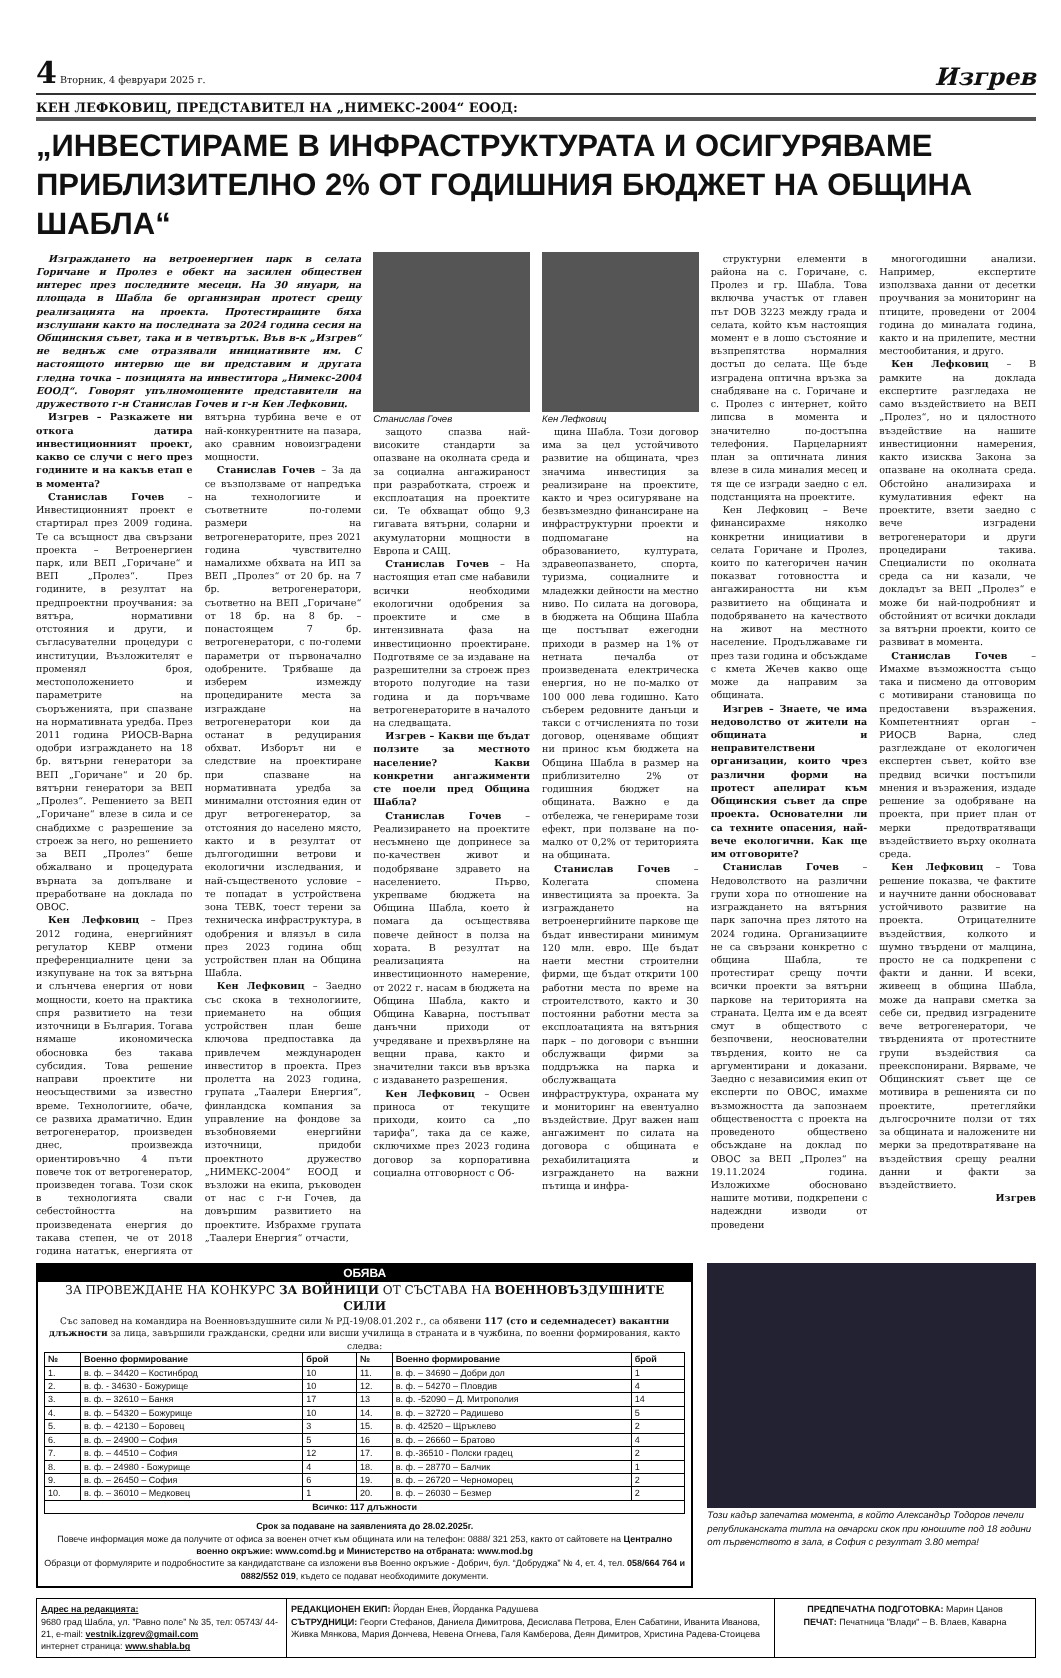4 Вторник, 4 февруари 2025 г.
Изгрев
КЕН ЛЕФКОВИЦ, ПРЕДСТАВИТЕЛ НА „НИМЕКС-2004“ ЕООД:
„ИНВЕСТИРАМЕ В ИНФРАСТРУКТУРАТА И ОСИГУРЯВАМЕ ПРИБЛИЗИТЕЛНО 2% ОТ ГОДИШНИЯ БЮДЖЕТ НА ОБЩИНА ШАБЛА“
Изграждането на ветроенергиен парк в селата Горичане и Пролез е обект на засилен обществен интерес през последните месеци. На 30 януари, на площада в Шабла бе организиран протест срещу реализацията на проекта. Протестиращите бяха изслушани както на последната за 2024 година сесия на Общинския съвет, така и в четвъртък. Във в-к „Изгрев“ не веднъж сме отразявали инициативите им. С настоящото интервю ще ви представим и другата гледна точка – позицията на инвеститора „Нимекс-2004 ЕООД“. Говорят упълномощените представители на дружеството г-н Станислав Гочев и г-н Кен Лефковиц.
Изгрев – Разкажете ни откога датира инвестиционният проект, какво се случи с него през годините и на какъв етап е в момента?
Станислав Гочев – Инвестиционният проект е стартирал през 2009 година. Те са всъщност два свързани проекта – Ветроенергиен парк, или ВЕП „Горичане“ и ВЕП „Пролез“. През годините, в резултат на предпроектни проучвания: за вятъра, нормативни отстояния и други, и съгласувателни процедури с институции, Възложителят е променял броя, местоположението и параметрите на съоръженията, при спазване на нормативната уредба. През 2011 година РИОСВ-Варна одобри изграждането на 18 бр. вятърни генератори за ВЕП „Горичане“ и 20 бр. вятърни генератори за ВЕП „Пролез“. Решението за ВЕП „Горичане“ влезе в сила и се снабдихме с разрешение за строеж за него, но решението за ВЕП „Пролез“ беше обжалвано и процедурата върната за допълване и преработване на доклада по ОВОС.
Кен Лефковиц – През 2012 година, енергийният регулатор КЕВР отмени преференциалните цени за изкупуване на ток за вятърна и слънчева енергия от нови мощности, което на практика спря развитието на тези източници в България. Тогава нямаше икономическа обосновка без такава субсидия. Това решение направи проектите ни неосъществими за известно време. Технологиите, обаче, се развиха драматично. Един ветрогенератор, произведен днес, произвежда ориентировъчно 4 пъти повече ток от ветрогенератор, произведен тогава. Този скок в технологията свали себестойността на произведената енергия до такава степен, че от 2018 година нататък, енергията от вятърна турбина вече е от най-конкурентните на пазара, ако сравним новоизградени мощности.
Станислав Гочев – За да се възползваме от напредъка на технологиите и съответните по-големи размери на ветрогенераторите, през 2021 година чувствително намалихме обхвата на ИП за ВЕП „Пролез“ от 20 бр. на 7 бр. ветрогенератори, съответно на ВЕП „Горичане“ от 18 бр. на 8 бр. – понастоящем 7 бр. ветрогенератори, с по-големи параметри от първоначално одобрените. Трябваше да изберем измежду процедираните места за изграждане на ветрогенератори кои да останат в редуцирания обхват. Изборът ни е следствие на проектиране при спазване на нормативната уредба за минимални отстояния един от друг ветрогенератор, за отстояния до населено място, както и в резултат от дългогодишни ветрови и екологични изследвания, и най-същественото условие – те попадат в устройствена зона ТЕВК, тоест терени за техническа инфраструктура, в одобрения и влязъл в сила през 2023 година общ устройствен план на Община Шабла.
Кен Лефковиц – Заедно със скока в технологиите, приемането на общия устройствен план беше ключова предпоставка да привлечем международен инвеститор в проекта. През пролетта на 2023 година, групата „Таалери Енергия“, финландска компания за управление на фондове за възобновяеми енергийни източници, придоби проектното дружество „НИМЕКС-2004“ ЕООД и възложи на екипа, ръководен от нас с г-н Гочев, да довършим развитието на проектите. Избрахме групата „Таалери Енергия“ отчасти,
Станислав Гочев
защото спазва най-високите стандарти за опазване на околната среда и за социална ангажираност при разработката, строеж и експлоатация на проектите си. Те обхващат общо 9,3 гигавата вятърни, соларни и акумулаторни мощности в Европа и САЩ.
Станислав Гочев – На настоящия етап сме набавили всички необходими екологични одобрения за проектите и сме в интензивната фаза на инвестиционно проектиране. Подготвяме се за издаване на разрешителни за строеж през второто полугодие на тази година и да поръчваме ветрогенераторите в началото на следващата.
Изгрев – Какви ще бъдат ползите за местното население? Какви конкретни ангажименти сте поели пред Община Шабла?
Станислав Гочев – Реализирането на проектите несъмнено ще допринесе за по-качествен живот и подобряване здравето на населението. Първо, укрепваме бюджета на Община Шабла, което ѝ помага да осъществява повече дейност в полза на хората. В резултат на реализацията на инвестиционното намерение, от 2022 г. насам в бюджета на Община Шабла, както и Община Каварна, постъпват данъчни приходи от учредяване и прехвърляне на вещни права, както и значителни такси във връзка с издаването разрешения.
Кен Лефковиц – Освен приноса от текущите приходи, които са „по тарифа“, така да се каже, сключихме през 2023 година договор за корпоративна социална отговорност с Об-
Кен Лефковиц
щина Шабла. Този договор има за цел устойчивото развитие на общината, чрез значима инвестиция за реализиране на проектите, както и чрез осигуряване на безвъзмездно финансиране на инфраструктурни проекти и подпомагане на образованието, културата, здравеопазването, спорта, туризма, социалните и младежки дейности на местно ниво. По силата на договора, в бюджета на Община Шабла ще постъпват ежегодни приходи в размер на 1% от нетната печалба от произведената електрическа енергия, но не по-малко от 100 000 лева годишно. Като съберем редовните данъци и такси с отчисленията по този договор, оценяваме общият ни принос към бюджета на Община Шабла в размер на приблизително 2% от годишния бюджет на общината. Важно е да отбележа, че генерираме този ефект, при ползване на по-малко от 0,2% от територията на общината.
Станислав Гочев – Колегата спомена инвестицията за проекта. За изграждането на ветроенергийните паркове ще бъдат инвестирани минимум 120 млн. евро. Ще бъдат наети местни строителни фирми, ще бъдат открити 100 работни места по време на строителството, както и 30 постоянни работни места за експлоатацията на вятърния парк – по договори с външни обслужващи фирми за поддръжка на парка и обслужващата инфраструктура, охраната му и мониторинг на евентуално въздействие. Друг важен наш ангажимент по силата на договора с общината е рехабилитацията и изграждането на важни пътища и инфра-
структурни елементи в района на с. Горичане, с. Пролез и гр. Шабла. Това включва участък от главен път DOB 3223 между града и селата, който към настоящия момент е в лошо състояние и възпрепятства нормалния достъп до селата. Ще бъде изградена оптична връзка за снабдяване на с. Горичане и с. Пролез с интернет, който липсва в момента и значително по-достъпна телефония. Парцеларният план за оптичната линия влезе в сила миналия месец и тя ще се изгради заедно с ел. подстанцията на проектите.
Кен Лефковиц – Вече финансирахме няколко конкретни инициативи в селата Горичане и Пролез, които по категоричен начин показват готовността и ангажираността ни към развитието на общината и подобряването на качеството на живот на местното население. Продължаваме ги през тази година и обсъждаме с кмета Жечев какво още може да направим за общината.
Изгрев – Знаете, че има недоволство от жители на общината и неправителствени организации, които чрез различни форми на протест апелират към Общинския съвет да спре проекта. Основателни ли са техните опасения, най-вече екологични. Как ще им отговорите?
Станислав Гочев – Недоволството на различни групи хора по отношение на изграждането на вятърния парк започна през лятото на 2024 година. Организациите не са свързани конкретно с община Шабла, те протестират срещу почти всички проекти за вятърни паркове на територията на страната. Целта им е да всеят смут в обществото с безпочвени, неоснователни твърдения, които не са аргументирани и доказани. Заедно с независимия екип от експерти по ОВОС, имахме възможността да запознаем обществеността с проекта на проведеното обществено обсъждане на доклад по ОВОС за ВЕП „Пролез“ на 19.11.2024 година. Изложихме обосновано нашите мотиви, подкрепени с надеждни изводи от проведени
многогодишни анализи. Например, експертите използваха данни от десетки проучвания за мониторинг на птиците, проведени от 2004 година до миналата година, както и на прилепите, местни местообитания, и друго.
Кен Лефковиц – В рамките на доклада експертите разгледаха не само въздействието на ВЕП „Пролез“, но и цялостното въздействие на нашите инвестиционни намерения, както изисква Закона за опазване на околната среда. Обстойно анализираха и кумулативния ефект на проектите, взети заедно с вече изградени ветрогенератори и други процедирани такива. Специалисти по околната среда са ни казали, че докладът за ВЕП „Пролез“ е може би най-подробният и обстойният от всички доклади за вятърни проекти, които се развиват в момента.
Станислав Гочев – Имахме възможността също така и писмено да отговорим с мотивирани становища по предоставени възражения. Компетентният орган – РИОСВ Варна, след разглеждане от екологичен експертен съвет, който взе предвид всички постъпили мнения и възражения, издаде решение за одобряване на проекта, при приет план от мерки предотвратяващи въздействието върху околната среда.
Кен Лефковиц – Това решение показва, че фактите и научните данни обосновават устойчивото развитие на проекта. Отрицателните въздействия, колкото и шумно твърдени от малцина, просто не са подкрепени с факти и данни. И всеки, живеещ в община Шабла, може да направи сметка за себе си, предвид изградените вече ветрогенератори, че твърденията от протестните групи въздействия са преекспонирани. Вярваме, че Общинският съвет ще се мотивира в решенията си по проектите, претегляйки дългосрочните ползи от тях за общината и наложените ни мерки за предотвратяване на въздействия срещу реални данни и факти за въздействието.
Изгрев
ОБЯВА
ЗА ПРОВЕЖДАНЕ НА КОНКУРС ЗА ВОЙНИЦИ ОТ СЪСТАВА НА ВОЕННОВЪЗДУШНИТЕ СИЛИ
Със заповед на командира на Военновъздушните сили № РД-19/08.01.202 г., са обявени 117 (сто и седемнадесет) вакантни длъжности за лица, завършили граждански, средни или висши училища в страната и в чужбина, по военни формирования, както следва:
| № | Военно формирование | брой | № | Военно формирование | брой |
| --- | --- | --- | --- | --- | --- |
| 1. | в. ф. – 34420 – Костинброд | 10 | 11. | в. ф. – 34690 – Добри дол | 1 |
| 2. | в. ф. - 34630 - Божурище | 10 | 12. | в. ф. – 54270 – Пловдив | 4 |
| 3. | в. ф. – 32610 – Банкя | 17 | 13 | в. ф. -52090 – Д. Митрополия | 14 |
| 4. | в. ф. – 54320 – Божурище | 10 | 14. | в. ф. – 32720 – Радишево | 5 |
| 5. | в. ф. – 42130 – Боровец | 3 | 15. | в. ф. 42520 – Щръклево | 2 |
| 6. | в. ф. – 24900 – София | 5 | 16 | в. ф. – 26660 – Братово | 4 |
| 7. | в. ф. – 44510 – София | 12 | 17. | в. ф.-36510 - Полски градец | 2 |
| 8. | в. ф. – 24980 - Божурище | 4 | 18. | в. ф. – 28770 – Балчик | 1 |
| 9. | в. ф. – 26450 – София | 6 | 19. | в. ф. – 26720 – Черноморец | 2 |
| 10. | в. ф. – 36010 – Медковец | 1 | 20. | в. ф. – 26030 – Безмер | 2 |
| Всичко: 117 длъжности | | | | | |
Срок за подаване на заявленията до 28.02.2025г.
Повече информация може да получите от офиса за военен отчет към общината или на телефон: 0888/ 321 253, както от сайтовете на Централно военно окръжие: www.comd.bg и Министерство на отбраната: www.mod.bg
Образци от формулярите и подробностите за кандидатстване са изложени във Военно окръжие - Добрич, бул. “Добруджа” № 4, ет. 4, тел. 058/664 764 и 0882/552 019, където се подават необходимите документи.
Този кадър запечатва момента, в който Александър Тодоров печели републиканската титла на овчарски скок при юношите под 18 години от първенството в зала, в София с резултат 3.80 метра!
Адрес на редакцията:
9680 град Шабла, ул. ”Равно поле” № 35, тел: 05743/ 44-21, e-mail: vestnik.izgrev@gmail.com
интернет страница: www.shabla.bg
РЕДАКЦИОНЕН ЕКИП: Йордан Енев, Йорданка Радушева
СЪТРУДНИЦИ: Георги Стефанов, Даниела Димитрова, Десислава Петрова, Елен Сабатини, Иванита Иванова, Живка Мянкова, Мария Дончева, Невена Огнева, Галя Камберова, Деян Димитров, Христина Радева-Стоицева
ПРЕДПЕЧАТНА ПОДГОТОВКА: Марин Цанов
ПЕЧАТ: Печатница "Влади" – В. Влаев, Каварна